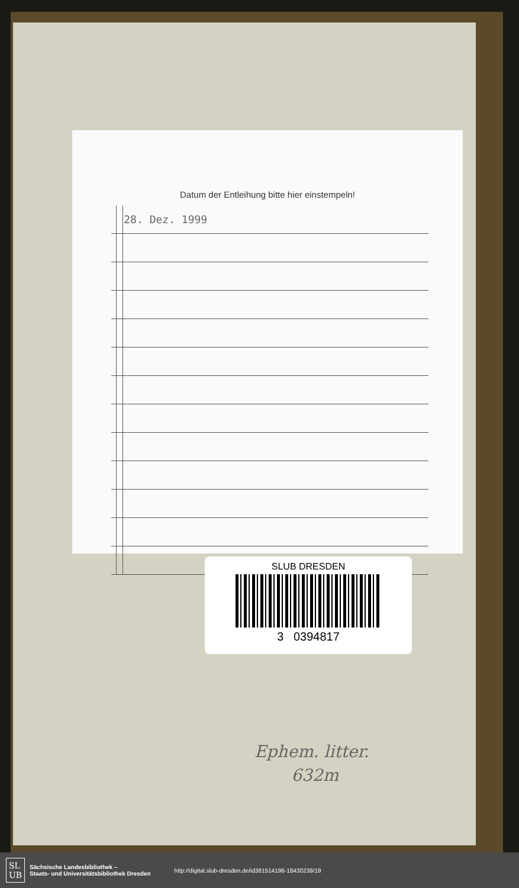Datum der Entleihung bitte hier einstempeln!
| | | 28. Dez. 1999 |
SLUB DRESDEN
3 0394817
Ephem. litter.
632m
SL
UB Sächsische Landesbibliothek –
Staats- und Universitätsbibliothek Dresden http://digital.slub-dresden.de/id381514196-18430239/19